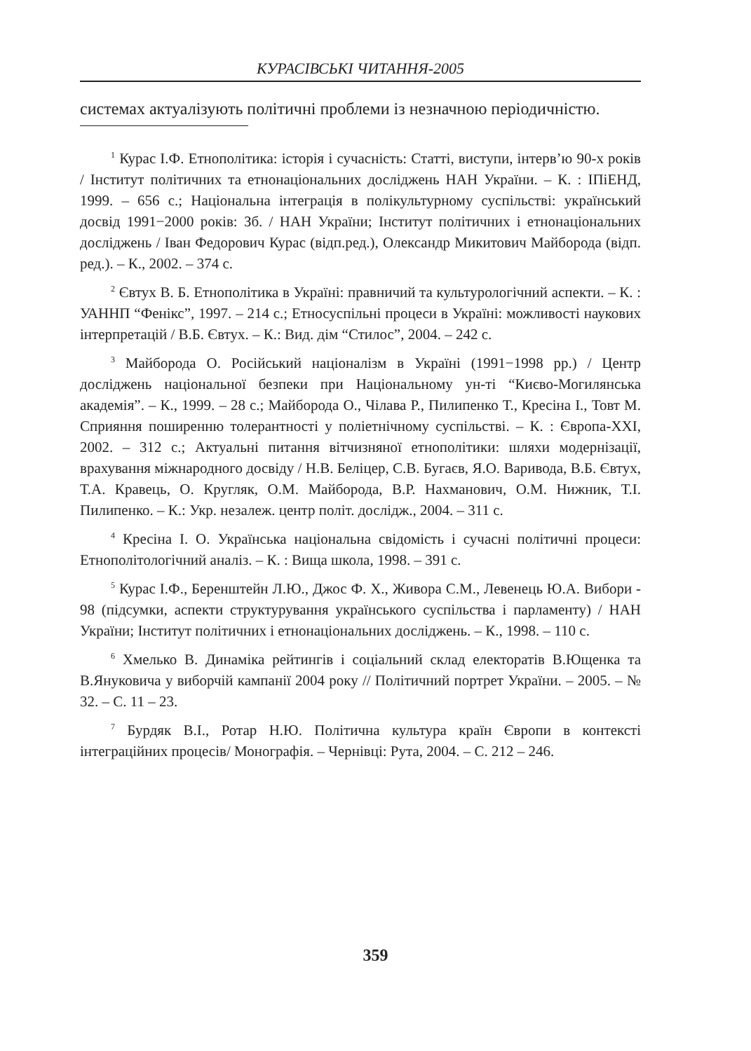КУРАСІВСЬКІ ЧИТАННЯ-2005
системах актуалізують політичні проблеми із незначною періодичністю.
<sup>1</sup> Курас І.Ф. Етнополітика: історія і сучасність: Статті, виступи, інтерв’ю 90-х років / Інститут політичних та етнонаціональних досліджень НАН України. – К. : ІПіЕНД, 1999. – 656 с.; Національна інтеграція в полікультурному суспільстві: український досвід 1991−2000 років: Зб. / НАН України; Інститут політичних і етнонаціональних досліджень / Іван Федорович Курас (відп.ред.), Олександр Микитович Майборода (відп. ред.). – К., 2002. – 374 с.
<sup>2</sup> Євтух В. Б. Етнополітика в Україні: правничий та культурологічний аспекти. – К. : УАННП “Фенікс”, 1997. – 214 с.; Етносуспільні процеси в Україні: можливості наукових інтерпретацій / В.Б. Євтух. – К.: Вид. дім “Стилос”, 2004. – 242 с.
<sup>3</sup> Майборода О. Російський націоналізм в Україні (1991−1998 рр.) / Центр досліджень національної безпеки при Національному ун-ті “Києво-Могилянська академія”. – К., 1999. – 28 с.; Майборода О., Чілава Р., Пилипенко Т., Кресіна І., Товт М. Сприяння поширенню толерантності у поліетнічному суспільстві. – К. : Європа-ХХІ, 2002. – 312 с.; Актуальні питання вітчизняної етнополітики: шляхи модернізації, врахування міжнародного досвіду / Н.В. Беліцер, С.В. Бугаєв, Я.О. Варивода, В.Б. Євтух, Т.А. Кравець, О. Кругляк, О.М. Майборода, В.Р. Нахманович, О.М. Нижник, Т.І. Пилипенко. – К.: Укр. незалеж. центр політ. дослідж., 2004. – 311 с.
<sup>4</sup> Кресіна І. О. Українська національна свідомість і сучасні політичні процеси: Етнополітологічний аналіз. – К. : Вища школа, 1998. – 391 с.
<sup>5</sup> Курас І.Ф., Беренштейн Л.Ю., Джос Ф. Х., Живора С.М., Левенець Ю.А. Вибори - 98 (підсумки, аспекти структурування українського суспільства і парламенту) / НАН України; Інститут політичних і етнонаціональних досліджень. – К., 1998. – 110 с.
<sup>6</sup> Хмелько В. Динаміка рейтингів і соціальний склад електоратів В.Ющенка та В.Януковича у виборчій кампанії 2004 року // Політичний портрет України. – 2005. – № 32. – С. 11 – 23.
<sup>7</sup> Бурдяк В.І., Ротар Н.Ю. Політична культура країн Європи в контексті інтеграційних процесів/ Монографія. – Чернівці: Рута, 2004. – С. 212 – 246.
359